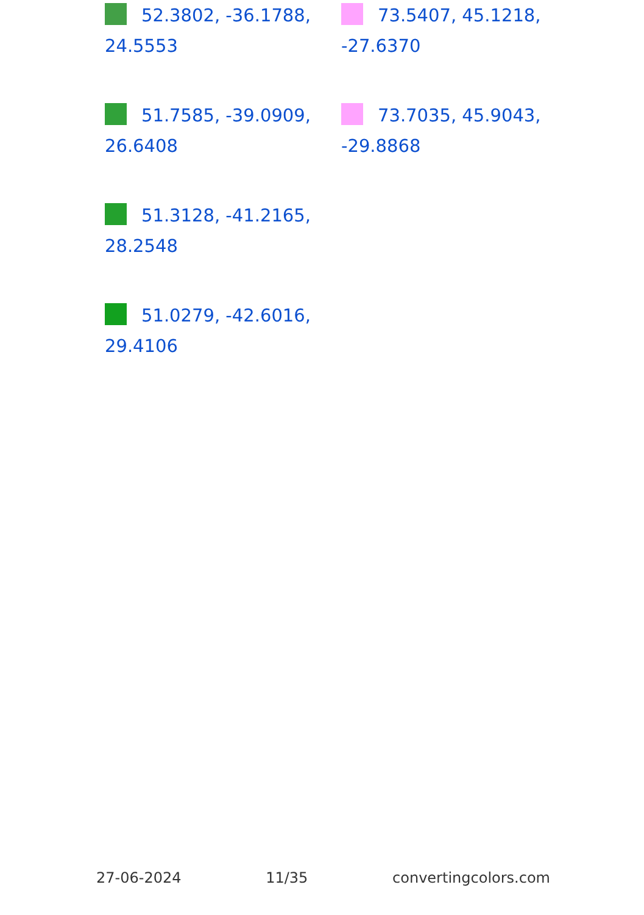52.3802, -36.1788, 24.5553
73.5407, 45.1218, -27.6370
51.7585, -39.0909, 26.6408
73.7035, 45.9043, -29.8868
51.3128, -41.2165, 28.2548
51.0279, -42.6016, 29.4106
27-06-2024 11/35 convertingcolors.com